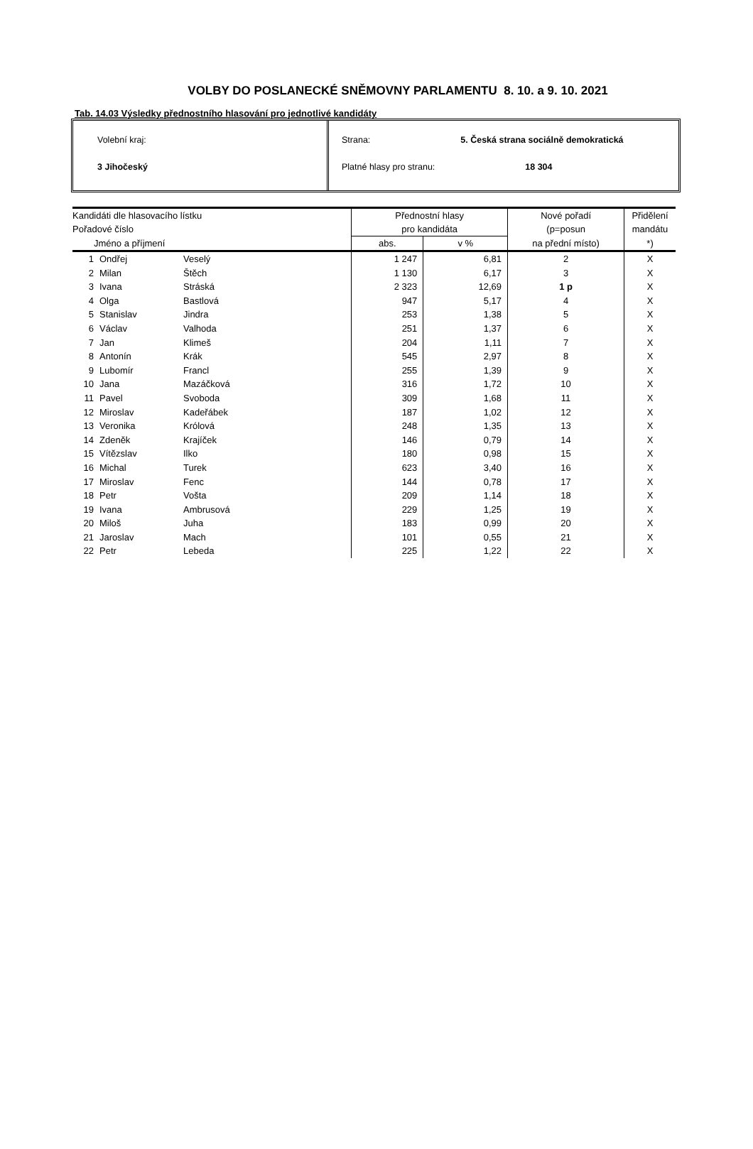VOLBY DO POSLANECKÉ SNĚMOVNY PARLAMENTU 8. 10. a 9. 10. 2021
Tab. 14.03 Výsledky přednostního hlasování pro jednotlivé kandidáty
Volební kraj:
3 Jihočeský
Strana: 5. Česká strana sociálně demokratická
Platné hlasy pro stranu: 18 304
| Kandidáti dle hlasovacího lístku | | | Přednostní hlasy | | Nové pořadí | Přidělení |
| --- | --- | --- | --- | --- | --- | --- |
| Pořadové číslo | | | pro kandidáta | | (p=posun | mandátu |
| Jméno a příjmení | | | abs. | v % | na přední místo) | *) |
| 1 | Ondřej | Veselý | 1 247 | 6,81 | 2 | X |
| 2 | Milan | Štěch | 1 130 | 6,17 | 3 | X |
| 3 | Ivana | Stráská | 2 323 | 12,69 | 1 p | X |
| 4 | Olga | Bastlová | 947 | 5,17 | 4 | X |
| 5 | Stanislav | Jindra | 253 | 1,38 | 5 | X |
| 6 | Václav | Valhoda | 251 | 1,37 | 6 | X |
| 7 | Jan | Klimeš | 204 | 1,11 | 7 | X |
| 8 | Antonín | Krák | 545 | 2,97 | 8 | X |
| 9 | Lubomír | Francl | 255 | 1,39 | 9 | X |
| 10 | Jana | Mazáčková | 316 | 1,72 | 10 | X |
| 11 | Pavel | Svoboda | 309 | 1,68 | 11 | X |
| 12 | Miroslav | Kadeřábek | 187 | 1,02 | 12 | X |
| 13 | Veronika | Królová | 248 | 1,35 | 13 | X |
| 14 | Zdeněk | Krajíček | 146 | 0,79 | 14 | X |
| 15 | Vítězslav | Ilko | 180 | 0,98 | 15 | X |
| 16 | Michal | Turek | 623 | 3,40 | 16 | X |
| 17 | Miroslav | Fenc | 144 | 0,78 | 17 | X |
| 18 | Petr | Vošta | 209 | 1,14 | 18 | X |
| 19 | Ivana | Ambrusová | 229 | 1,25 | 19 | X |
| 20 | Miloš | Juha | 183 | 0,99 | 20 | X |
| 21 | Jaroslav | Mach | 101 | 0,55 | 21 | X |
| 22 | Petr | Lebeda | 225 | 1,22 | 22 | X |